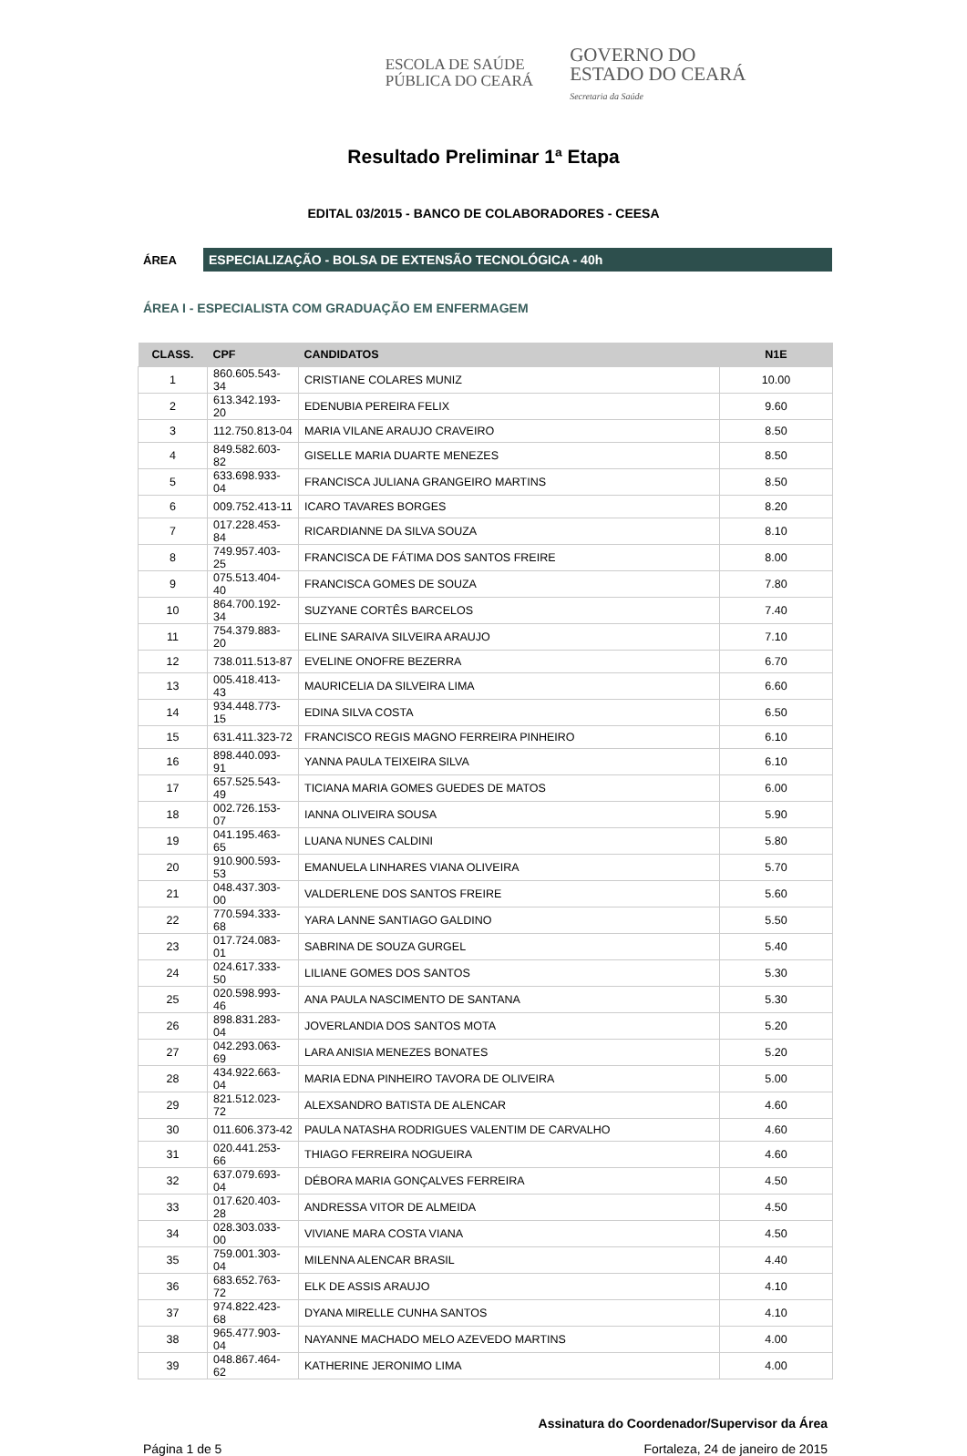ESCOLA DE SAÚDE
PÚBLICA DO CEARÁ
GOVERNO DO
ESTADO DO CEARÁ
Secretaria da Saúde
Resultado Preliminar 1ª Etapa
EDITAL 03/2015 - BANCO DE COLABORADORES - CEESA
ÁREA
ESPECIALIZAÇÃO - BOLSA DE EXTENSÃO TECNOLÓGICA - 40h
ÁREA I - ESPECIALISTA COM GRADUAÇÃO EM ENFERMAGEM
| CLASS. | CPF | CANDIDATOS | N1E |
| --- | --- | --- | --- |
| 1 | 860.605.543-34 | CRISTIANE COLARES MUNIZ | 10.00 |
| 2 | 613.342.193-20 | EDENUBIA PEREIRA FELIX | 9.60 |
| 3 | 112.750.813-04 | MARIA VILANE ARAUJO CRAVEIRO | 8.50 |
| 4 | 849.582.603-82 | GISELLE MARIA DUARTE MENEZES | 8.50 |
| 5 | 633.698.933-04 | FRANCISCA JULIANA GRANGEIRO MARTINS | 8.50 |
| 6 | 009.752.413-11 | ICARO TAVARES BORGES | 8.20 |
| 7 | 017.228.453-84 | RICARDIANNE DA SILVA SOUZA | 8.10 |
| 8 | 749.957.403-25 | FRANCISCA DE FÁTIMA DOS SANTOS FREIRE | 8.00 |
| 9 | 075.513.404-40 | FRANCISCA GOMES DE SOUZA | 7.80 |
| 10 | 864.700.192-34 | SUZYANE CORTÊS BARCELOS | 7.40 |
| 11 | 754.379.883-20 | ELINE SARAIVA SILVEIRA ARAUJO | 7.10 |
| 12 | 738.011.513-87 | EVELINE ONOFRE BEZERRA | 6.70 |
| 13 | 005.418.413-43 | MAURICELIA DA SILVEIRA LIMA | 6.60 |
| 14 | 934.448.773-15 | EDINA SILVA COSTA | 6.50 |
| 15 | 631.411.323-72 | FRANCISCO REGIS MAGNO FERREIRA PINHEIRO | 6.10 |
| 16 | 898.440.093-91 | YANNA PAULA TEIXEIRA SILVA | 6.10 |
| 17 | 657.525.543-49 | TICIANA MARIA GOMES GUEDES DE MATOS | 6.00 |
| 18 | 002.726.153-07 | IANNA OLIVEIRA SOUSA | 5.90 |
| 19 | 041.195.463-65 | LUANA NUNES CALDINI | 5.80 |
| 20 | 910.900.593-53 | EMANUELA LINHARES VIANA OLIVEIRA | 5.70 |
| 21 | 048.437.303-00 | VALDERLENE DOS SANTOS FREIRE | 5.60 |
| 22 | 770.594.333-68 | YARA LANNE SANTIAGO GALDINO | 5.50 |
| 23 | 017.724.083-01 | SABRINA DE SOUZA GURGEL | 5.40 |
| 24 | 024.617.333-50 | LILIANE GOMES DOS SANTOS | 5.30 |
| 25 | 020.598.993-46 | ANA PAULA NASCIMENTO DE SANTANA | 5.30 |
| 26 | 898.831.283-04 | JOVERLANDIA DOS SANTOS MOTA | 5.20 |
| 27 | 042.293.063-69 | LARA ANISIA MENEZES BONATES | 5.20 |
| 28 | 434.922.663-04 | MARIA EDNA PINHEIRO TAVORA DE OLIVEIRA | 5.00 |
| 29 | 821.512.023-72 | ALEXSANDRO BATISTA DE ALENCAR | 4.60 |
| 30 | 011.606.373-42 | PAULA NATASHA RODRIGUES VALENTIM DE CARVALHO | 4.60 |
| 31 | 020.441.253-66 | THIAGO FERREIRA NOGUEIRA | 4.60 |
| 32 | 637.079.693-04 | DÉBORA MARIA GONÇALVES FERREIRA | 4.50 |
| 33 | 017.620.403-28 | ANDRESSA VITOR DE ALMEIDA | 4.50 |
| 34 | 028.303.033-00 | VIVIANE MARA COSTA VIANA | 4.50 |
| 35 | 759.001.303-04 | MILENNA ALENCAR BRASIL | 4.40 |
| 36 | 683.652.763-72 | ELK DE ASSIS ARAUJO | 4.10 |
| 37 | 974.822.423-68 | DYANA MIRELLE CUNHA SANTOS | 4.10 |
| 38 | 965.477.903-04 | NAYANNE MACHADO MELO AZEVEDO MARTINS | 4.00 |
| 39 | 048.867.464-62 | KATHERINE JERONIMO LIMA | 4.00 |
Assinatura do Coordenador/Supervisor da Área
Página 1 de 5 Fortaleza, 24 de janeiro de 2015